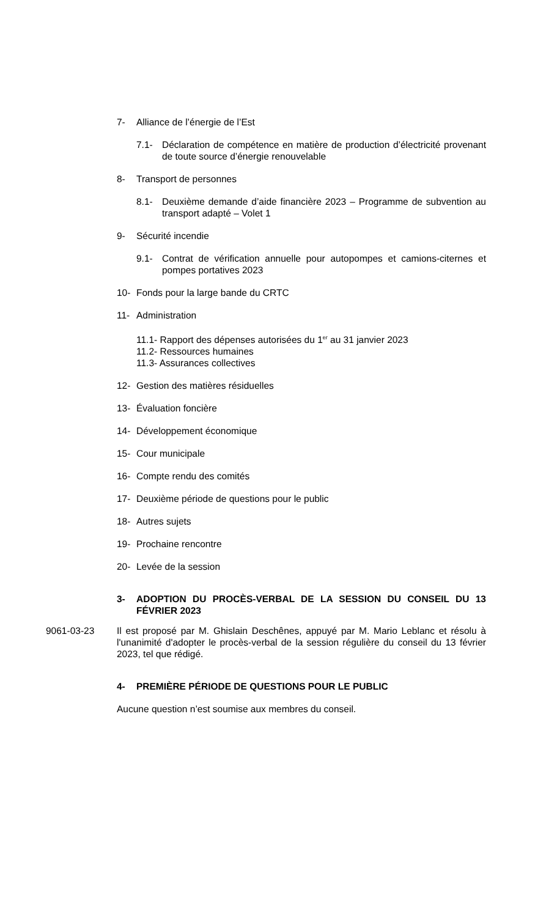7- Alliance de l’énergie de l’Est
7.1- Déclaration de compétence en matière de production d’électricité provenant de toute source d’énergie renouvelable
8- Transport de personnes
8.1- Deuxième demande d’aide financière 2023 – Programme de subvention au transport adapté – Volet 1
9- Sécurité incendie
9.1- Contrat de vérification annuelle pour autopompes et camions-citernes et pompes portatives 2023
10- Fonds pour la large bande du CRTC
11- Administration
11.1- Rapport des dépenses autorisées du 1<sup>er</sup> au 31 janvier 2023
11.2- Ressources humaines
11.3- Assurances collectives
12- Gestion des matières résiduelles
13- Évaluation foncière
14- Développement économique
15- Cour municipale
16- Compte rendu des comités
17- Deuxième période de questions pour le public
18- Autres sujets
19- Prochaine rencontre
20- Levée de la session
3- ADOPTION DU PROCÈS-VERBAL DE LA SESSION DU CONSEIL DU 13 FÉVRIER 2023
9061-03-23 Il est proposé par M. Ghislain Deschênes, appuyé par M. Mario Leblanc et résolu à l'unanimité d'adopter le procès-verbal de la session régulière du conseil du 13 février 2023, tel que rédigé.
4- PREMIÈRE PÉRIODE DE QUESTIONS POUR LE PUBLIC
Aucune question n’est soumise aux membres du conseil.